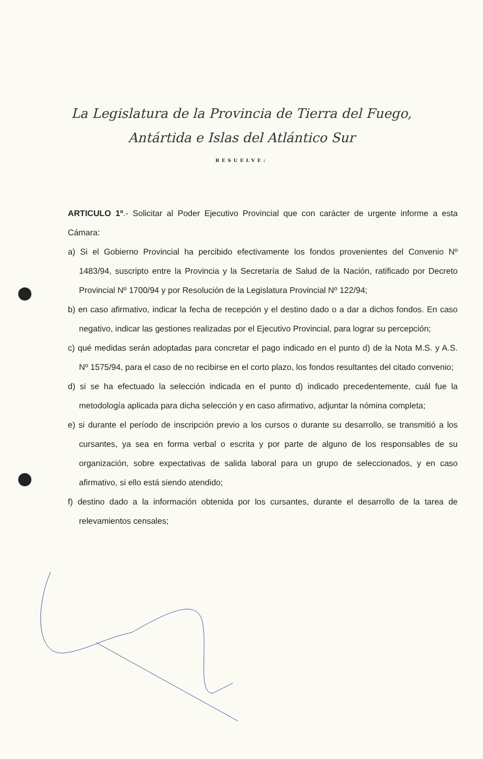La Legislatura de la Provincia de Tierra del Fuego,
Antártida e Islas del Atlántico Sur
RESUELVE:
ARTICULO 1º.- Solicitar al Poder Ejecutivo Provincial que con carácter de urgente informe a esta Cámara:
a) Si el Gobierno Provincial ha percibido efectivamente los fondos provenientes del Convenio Nº 1483/94, suscripto entre la Provincia y la Secretaría de Salud de la Nación, ratificado por Decreto Provincial Nº 1700/94 y por Resolución de la Legislatura Provincial Nº 122/94;
b) en caso afirmativo, indicar la fecha de recepción y el destino dado o a dar a dichos fondos. En caso negativo, indicar las gestiones realizadas por el Ejecutivo Provincial, para lograr su percepción;
c) qué medidas serán adoptadas para concretar el pago indicado en el punto d) de la Nota M.S. y A.S. Nº 1575/94, para el caso de no recibirse en el corto plazo, los fondos resultantes del citado convenio;
d) si se ha efectuado la selección indicada en el punto d) indicado precedentemente, cuál fue la metodología aplicada para dicha selección y en caso afirmativo, adjuntar la nómina completa;
e) si durante el período de inscripción previo a los cursos o durante su desarrollo, se transmitió a los cursantes, ya sea en forma verbal o escrita y por parte de alguno de los responsables de su organización, sobre expectativas de salida laboral para un grupo de seleccionados, y en caso afirmativo, si ello está siendo atendido;
f) destino dado a la información obtenida por los cursantes, durante el desarrollo de la tarea de relevamientos censales;